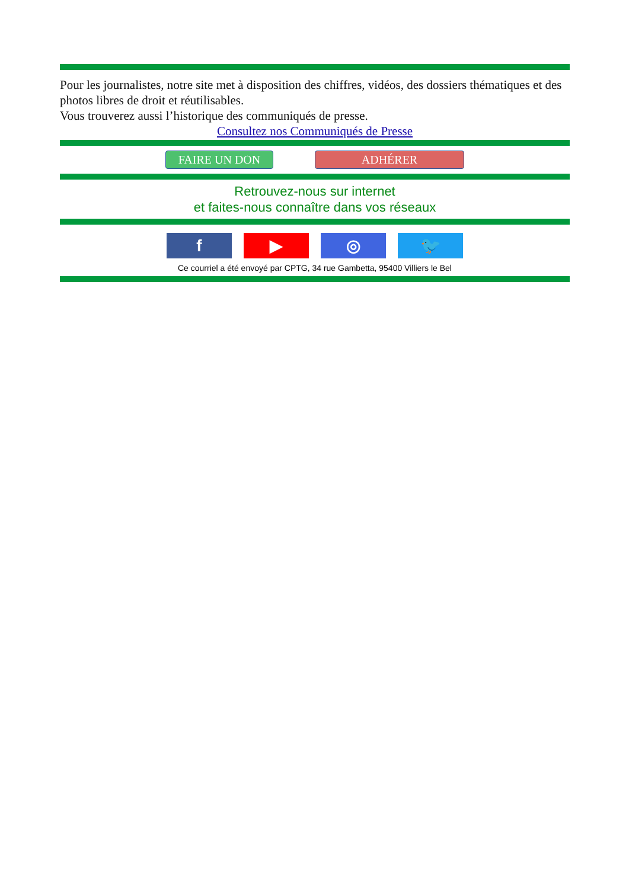Pour les journalistes, notre site met à disposition des chiffres, vidéos, des dossiers thématiques et des photos libres de droit et réutilisables.
Vous trouverez aussi l’historique des communiqués de presse.
Consultez nos Communiqués de Presse
FAIRE UN DON ADHÉRER
Retrouvez-nous sur internet
et faites-nous connaître dans vos réseaux
f ▶ ◎ 🐦
Ce courriel a été envoyé par CPTG, 34 rue Gambetta, 95400 Villiers le Bel